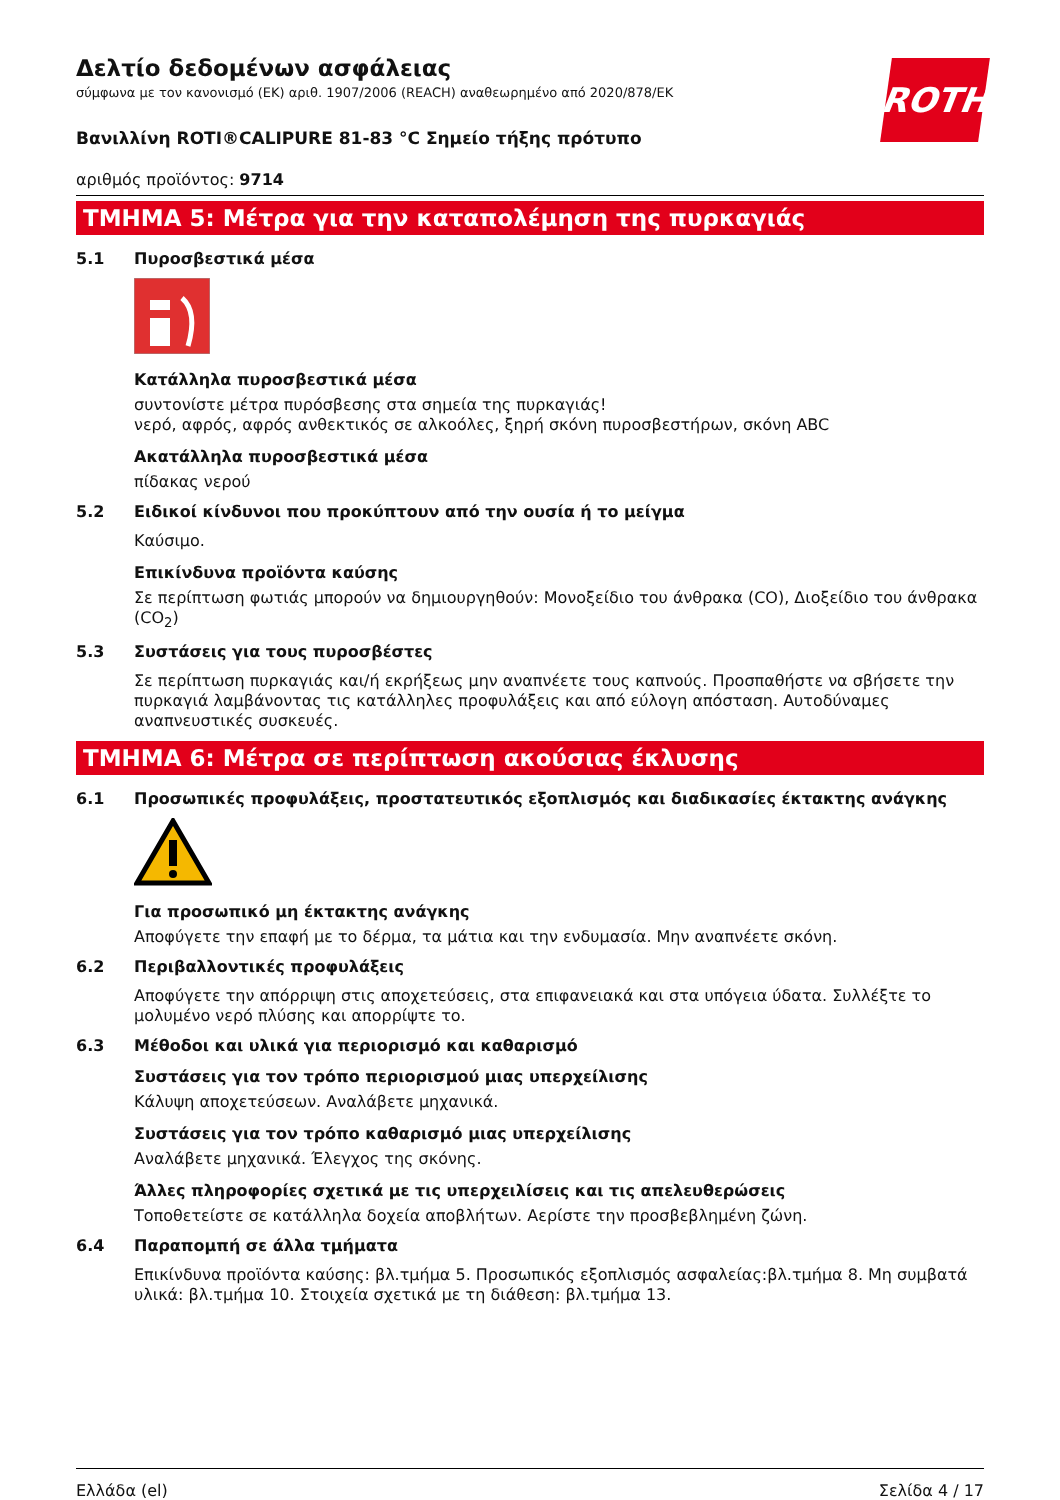ROTH
Δελτίο δεδομένων ασφάλειας
σύμφωνα με τον κανονισμό (ΕΚ) αριθ. 1907/2006 (REACH) αναθεωρημένο από 2020/878/ΕΚ
Βανιλλίνη ROTI®CALIPURE 81-83 °C Σημείο τήξης πρότυπο
αριθμός προϊόντος: 9714
ΤΜΗΜΑ 5: Μέτρα για την καταπολέμηση της πυρκαγιάς
5.1 Πυροσβεστικά μέσα
Κατάλληλα πυροσβεστικά μέσα
συντονίστε μέτρα πυρόσβεσης στα σημεία της πυρκαγιάς!
νερό, αφρός, αφρός ανθεκτικός σε αλκοόλες, ξηρή σκόνη πυροσβεστήρων, σκόνη ABC
Ακατάλληλα πυροσβεστικά μέσα
πίδακας νερού
5.2 Ειδικοί κίνδυνοι που προκύπτουν από την ουσία ή το μείγμα
Καύσιμο.
Επικίνδυνα προϊόντα καύσης
Σε περίπτωση φωτιάς μπορούν να δημιουργηθούν: Μονοξείδιο του άνθρακα (CO), Διοξείδιο του άνθρακα (CO<sub>2</sub>)
5.3 Συστάσεις για τους πυροσβέστες
Σε περίπτωση πυρκαγιάς και/ή εκρήξεως μην αναπνέετε τους καπνούς. Προσπαθήστε να σβήσετε την πυρκαγιά λαμβάνοντας τις κατάλληλες προφυλάξεις και από εύλογη απόσταση. Αυτοδύναμες αναπνευστικές συσκευές.
ΤΜΗΜΑ 6: Μέτρα σε περίπτωση ακούσιας έκλυσης
6.1 Προσωπικές προφυλάξεις, προστατευτικός εξοπλισμός και διαδικασίες έκτακτης ανάγκης
Για προσωπικό μη έκτακτης ανάγκης
Αποφύγετε την επαφή με το δέρμα, τα μάτια και την ενδυμασία. Μην αναπνέετε σκόνη.
6.2 Περιβαλλοντικές προφυλάξεις
Αποφύγετε την απόρριψη στις αποχετεύσεις, στα επιφανειακά και στα υπόγεια ύδατα. Συλλέξτε το μολυμένο νερό πλύσης και απορρίψτε το.
6.3 Μέθοδοι και υλικά για περιορισμό και καθαρισμό
Συστάσεις για τον τρόπο περιορισμού μιας υπερχείλισης
Κάλυψη αποχετεύσεων. Αναλάβετε μηχανικά.
Συστάσεις για τον τρόπο καθαρισμό μιας υπερχείλισης
Αναλάβετε μηχανικά. Έλεγχος της σκόνης.
Άλλες πληροφορίες σχετικά με τις υπερχειλίσεις και τις απελευθερώσεις
Τοποθετείστε σε κατάλληλα δοχεία αποβλήτων. Αερίστε την προσβεβλημένη ζώνη.
6.4 Παραπομπή σε άλλα τμήματα
Επικίνδυνα προϊόντα καύσης: βλ.τμήμα 5. Προσωπικός εξοπλισμός ασφαλείας:βλ.τμήμα 8. Μη συμβατά υλικά: βλ.τμήμα 10. Στοιχεία σχετικά με τη διάθεση: βλ.τμήμα 13.
Ελλάδα (el) Σελίδα 4 / 17